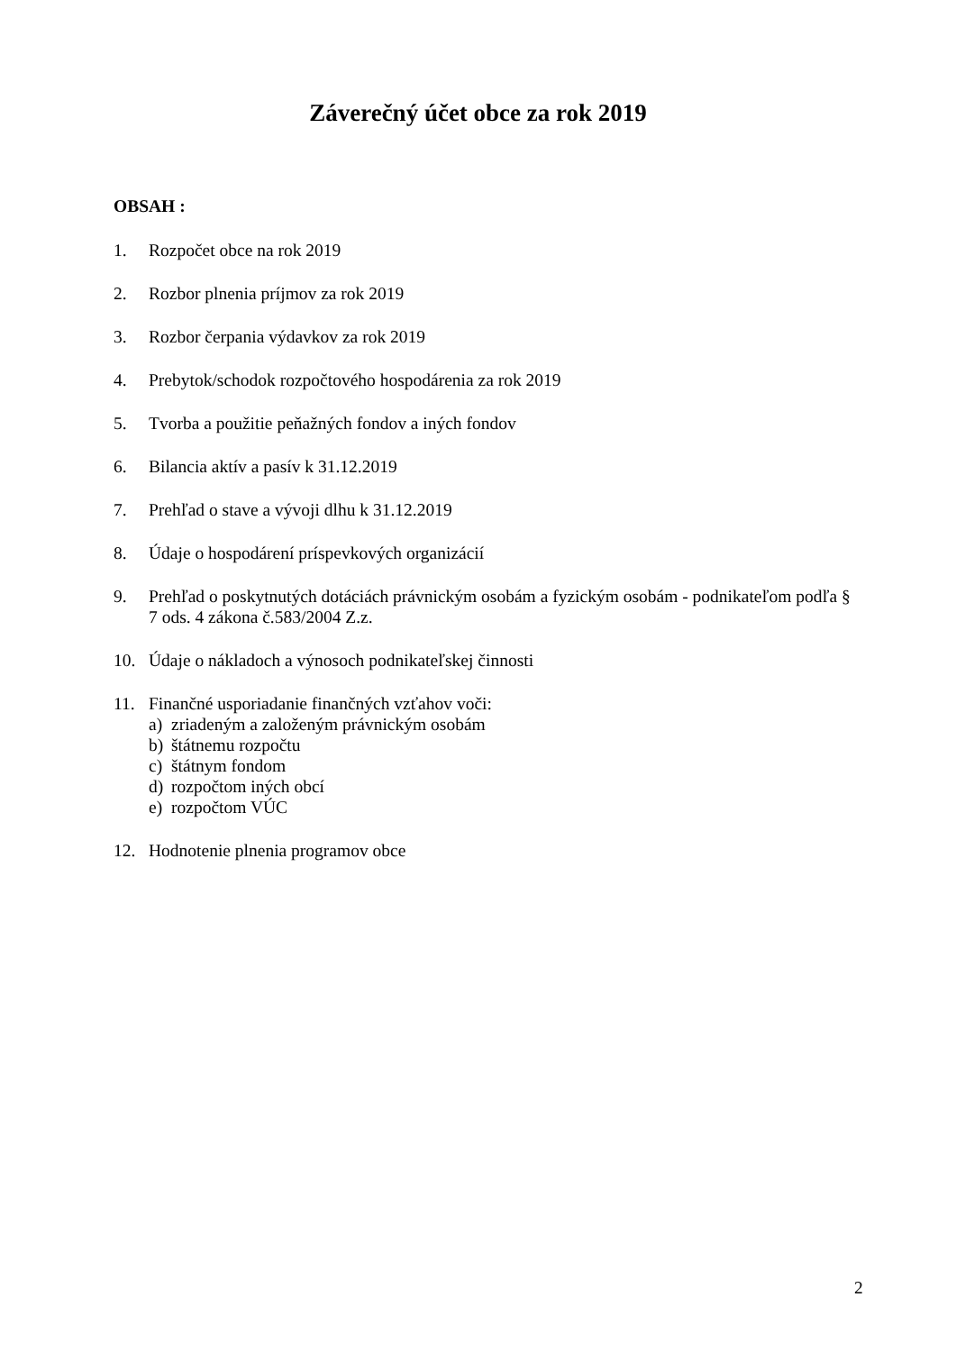Záverečný účet obce za rok 2019
OBSAH :
1. Rozpočet obce na rok 2019
2. Rozbor plnenia príjmov za rok 2019
3. Rozbor čerpania výdavkov za rok 2019
4. Prebytok/schodok rozpočtového hospodárenia za rok 2019
5. Tvorba a použitie peňažných fondov a iných fondov
6. Bilancia aktív a pasív k 31.12.2019
7. Prehľad o stave a vývoji dlhu k 31.12.2019
8. Údaje o hospodárení príspevkových organizácií
9. Prehľad o poskytnutých dotáciách právnickým osobám a fyzickým osobám - podnikateľom podľa § 7 ods. 4 zákona č.583/2004 Z.z.
10. Údaje o nákladoch a výnosoch podnikateľskej činnosti
11. Finančné usporiadanie finančných vzťahov voči:
a) zriadeným a založeným právnickým osobám
b) štátnemu rozpočtu
c) štátnym fondom
d) rozpočtom iných obcí
e) rozpočtom VÚC
12. Hodnotenie plnenia programov obce
2